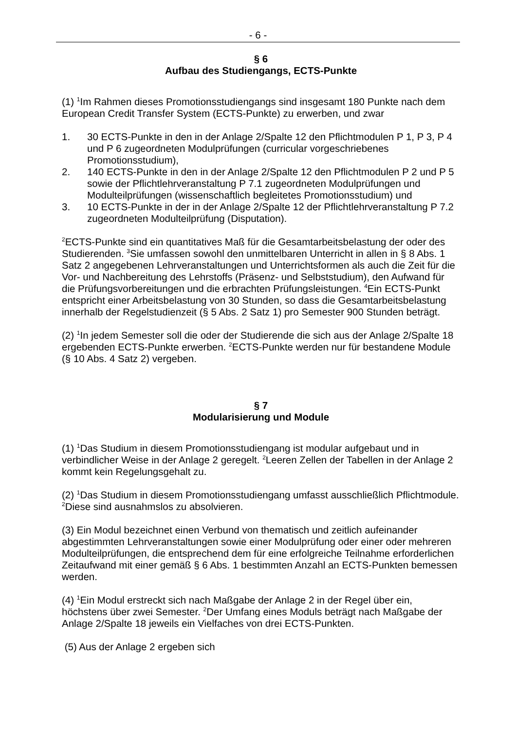- 6 -
§ 6
Aufbau des Studiengangs, ECTS-Punkte
(1) <sup>1</sup>Im Rahmen dieses Promotionsstudiengangs sind insgesamt 180 Punkte nach dem European Credit Transfer System (ECTS-Punkte) zu erwerben, und zwar
1. 30 ECTS-Punkte in den in der Anlage 2/Spalte 12 den Pflichtmodulen P 1, P 3, P 4 und P 6 zugeordneten Modulprüfungen (curricular vorgeschriebenes Promotionsstudium),
2. 140 ECTS-Punkte in den in der Anlage 2/Spalte 12 den Pflichtmodulen P 2 und P 5 sowie der Pflichtlehrveranstaltung P 7.1 zugeordneten Modulprüfungen und Modulteilprüfungen (wissenschaftlich begleitetes Promotionsstudium) und
3. 10 ECTS-Punkte in der in der Anlage 2/Spalte 12 der Pflichtlehrveranstaltung P 7.2 zugeordneten Modulteilprüfung (Disputation).
<sup>2</sup> ECTS-Punkte sind ein quantitatives Maß für die Gesamtarbeitsbelastung der oder des Studierenden. <sup>3</sup>Sie umfassen sowohl den unmittelbaren Unterricht in allen in § 8 Abs. 1 Satz 2 angegebenen Lehrveranstaltungen und Unterrichtsformen als auch die Zeit für die Vor- und Nachbereitung des Lehrstoffs (Präsenz- und Selbststudium), den Aufwand für die Prüfungsvorbereitungen und die erbrachten Prüfungsleistungen. <sup>4</sup>Ein ECTS-Punkt entspricht einer Arbeitsbelastung von 30 Stunden, so dass die Gesamtarbeitsbelastung innerhalb der Regelstudienzeit (§ 5 Abs. 2 Satz 1) pro Semester 900 Stunden beträgt.
(2) <sup>1</sup>In jedem Semester soll die oder der Studierende die sich aus der Anlage 2/Spalte 18 ergebenden ECTS-Punkte erwerben. <sup>2</sup>ECTS-Punkte werden nur für bestandene Module (§ 10 Abs. 4 Satz 2) vergeben.
§ 7
Modularisierung und Module
(1) <sup>1</sup>Das Studium in diesem Promotionsstudiengang ist modular aufgebaut und in verbindlicher Weise in der Anlage 2 geregelt. <sup>2</sup>Leeren Zellen der Tabellen in der Anlage 2 kommt kein Regelungsgehalt zu.
(2) <sup>1</sup>Das Studium in diesem Promotionsstudiengang umfasst ausschließlich Pflichtmodule. <sup>2</sup>Diese sind ausnahmslos zu absolvieren.
(3) Ein Modul bezeichnet einen Verbund von thematisch und zeitlich aufeinander abgestimmten Lehrveranstaltungen sowie einer Modulprüfung oder einer oder mehreren Modulteilprüfungen, die entsprechend dem für eine erfolgreiche Teilnahme erforderlichen Zeitaufwand mit einer gemäß § 6 Abs. 1 bestimmten Anzahl an ECTS-Punkten bemessen werden.
(4) <sup>1</sup>Ein Modul erstreckt sich nach Maßgabe der Anlage 2 in der Regel über ein, höchstens über zwei Semester. <sup>2</sup>Der Umfang eines Moduls beträgt nach Maßgabe der Anlage 2/Spalte 18 jeweils ein Vielfaches von drei ECTS-Punkten.
(5) Aus der Anlage 2 ergeben sich